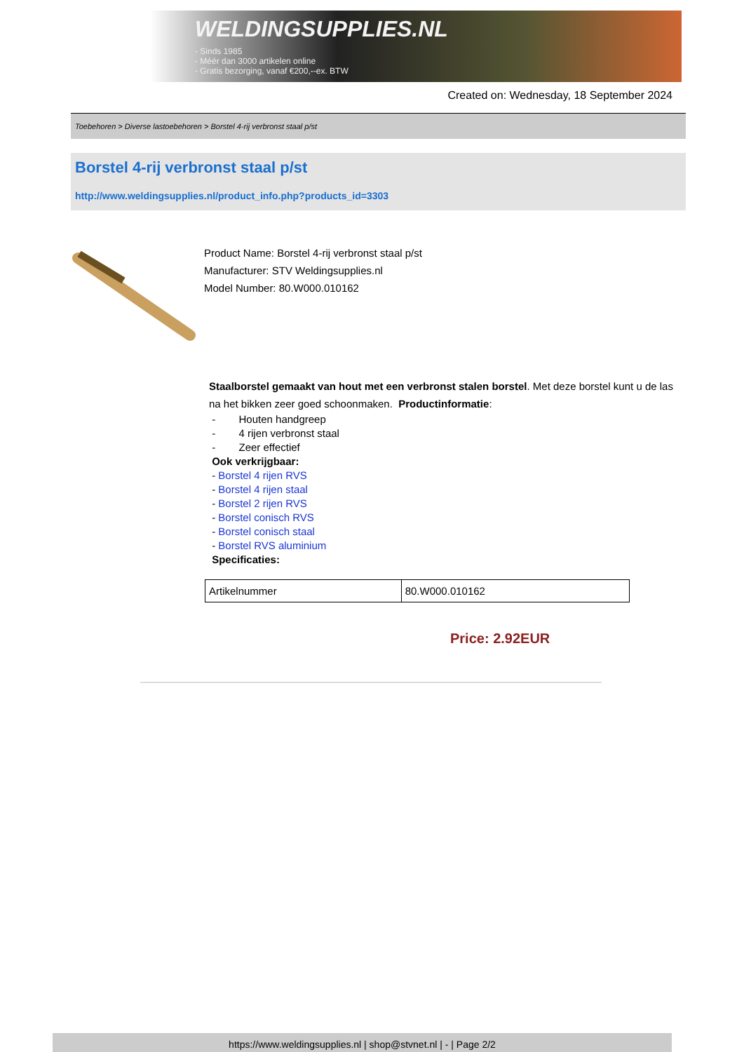WELDINGSUPPLIES.NL
- Sinds 1985
- Méér dan 3000 artikelen online
- Gratis bezorging, vanaf €200,--ex. BTW
Created on: Wednesday, 18 September 2024
Toebehoren > Diverse lastoebehoren > Borstel 4-rij verbronst staal p/st
Borstel 4-rij verbronst staal p/st
http://www.weldingsupplies.nl/product_info.php?products_id=3303
Product Name: Borstel 4-rij verbronst staal p/st
Manufacturer: STV Weldingsupplies.nl
Model Number: 80.W000.010162
Staalborstel gemaakt van hout met een verbronst stalen borstel. Met deze borstel kunt u de las na het bikken zeer goed schoonmaken. Productinformatie:
- Houten handgreep
- 4 rijen verbronst staal
- Zeer effectief
Ook verkrijgbaar:
- Borstel 4 rijen RVS
- Borstel 4 rijen staal
- Borstel 2 rijen RVS
- Borstel conisch RVS
- Borstel conisch staal
- Borstel RVS aluminium
Specificaties:
| Artikelnummer | 80.W000.010162 |
Price: 2.92EUR
https://www.weldingsupplies.nl | shop@stvnet.nl | - | Page 2/2